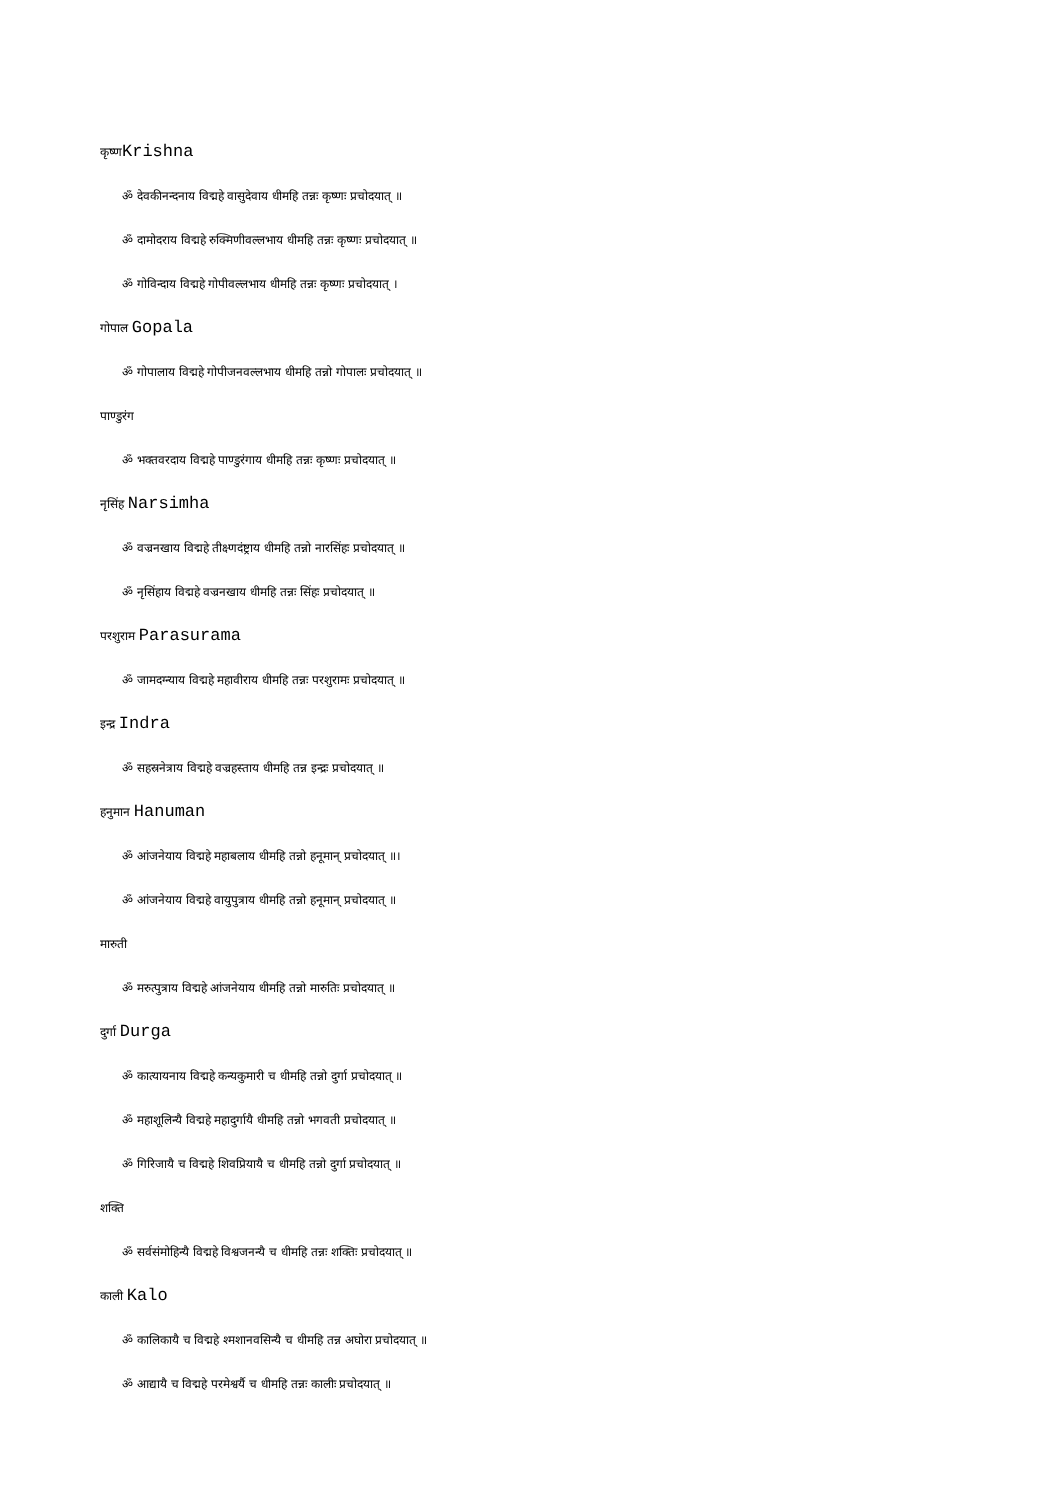कृष्णKrishna
ॐ देवकीनन्दनाय विद्महे वासुदेवाय धीमहि तन्नः कृष्णः प्रचोदयात् ॥
ॐ दामोदराय विद्महे रुक्मिणीवल्लभाय धीमहि तन्नः कृष्णः प्रचोदयात् ॥
ॐ गोविन्दाय विद्महे गोपीवल्लभाय धीमहि तन्नः कृष्णः प्रचोदयात् ।
गोपाल Gopala
ॐ गोपालाय विद्महे गोपीजनवल्लभाय धीमहि तन्नो गोपालः प्रचोदयात् ॥
पाण्डुरंग
ॐ भक्तवरदाय विद्महे पाण्डुरंगाय धीमहि तन्नः कृष्णः प्रचोदयात् ॥
नृसिंह Narsimha
ॐ वज्रनखाय विद्महे तीक्ष्णदंष्ट्राय धीमहि तन्नो नारसिंहः प्रचोदयात् ॥
ॐ नृसिंहाय विद्महे वज्रनखाय धीमहि तन्नः सिंहः प्रचोदयात् ॥
परशुराम Parasurama
ॐ जामदग्न्याय विद्महे महावीराय धीमहि तन्नः परशुरामः प्रचोदयात् ॥
इन्द्र Indra
ॐ सहस्रनेत्राय विद्महे वज्रहस्ताय धीमहि तन्न इन्द्रः प्रचोदयात् ॥
हनुमान Hanuman
ॐ आंजनेयाय विद्महे महाबलाय धीमहि तन्नो हनूमान् प्रचोदयात् ॥।
ॐ आंजनेयाय विद्महे वायुपुत्राय धीमहि तन्नो हनूमान् प्रचोदयात् ॥
मारुती
ॐ मरुत्पुत्राय विद्महे आंजनेयाय धीमहि तन्नो मारुतिः प्रचोदयात् ॥
दुर्गा Durga
ॐ कात्यायनाय विद्महे कन्यकुमारी च धीमहि तन्नो दुर्गा प्रचोदयात् ॥
ॐ महाशूलिन्यै विद्महे महादुर्गायै धीमहि तन्नो भगवती प्रचोदयात् ॥
ॐ गिरिजायै च विद्महे शिवप्रियायै च धीमहि तन्नो दुर्गा प्रचोदयात् ॥
शक्ति
ॐ सर्वसंमोहिन्यै विद्महे विश्वजनन्यै च धीमहि तन्नः शक्तिः प्रचोदयात् ॥
काली Kalo
ॐ कालिकायै च विद्महे श्मशानवसिन्यै च धीमहि तन्न अघोरा प्रचोदयात् ॥
ॐ आद्यायै च विद्महे परमेश्वर्यै च धीमहि तन्नः कालीः प्रचोदयात् ॥